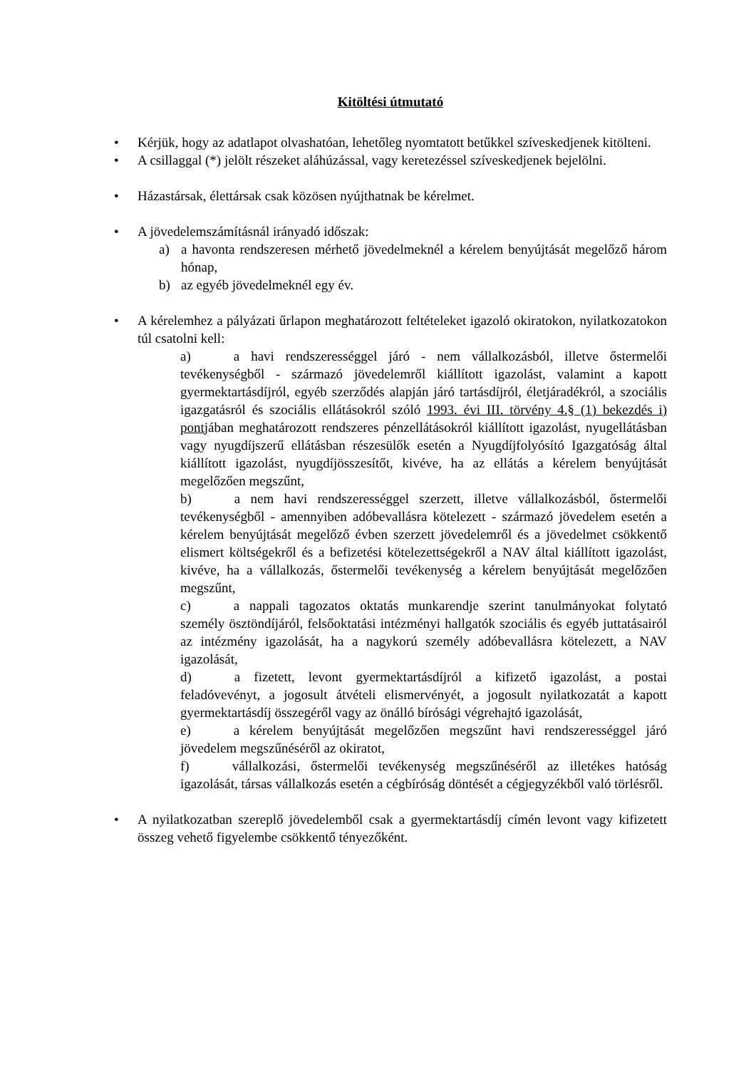Kitöltési útmutató
• Kérjük, hogy az adatlapot olvashatóan, lehetőleg nyomtatott betűkkel szíveskedjenek kitölteni.
• A csillaggal (*) jelölt részeket aláhúzással, vagy keretezéssel szíveskedjenek bejelölni.
• Házastársak, élettársak csak közösen nyújthatnak be kérelmet.
• A jövedelemszámításnál irányadó időszak:
a) a havonta rendszeresen mérhető jövedelmeknél a kérelem benyújtását megelőző három hónap,
b) az egyéb jövedelmeknél egy év.
• A kérelemhez a pályázati űrlapon meghatározott feltételeket igazoló okiratokon, nyilatkozatokon túl csatolni kell:
a) a havi rendszerességgel járó - nem vállalkozásból, illetve őstermelői tevékenységből - származó jövedelemről kiállított igazolást, valamint a kapott gyermektartásdíjról, egyéb szerződés alapján járó tartásdíjról, életjáradékról, a szociális igazgatásról és szociális ellátásokról szóló 1993. évi III. törvény 4.§ (1) bekezdés i) pontjában meghatározott rendszeres pénzellátásokról kiállított igazolást, nyugellátásban vagy nyugdíjszerű ellátásban részesülők esetén a Nyugdíjfolyósító Igazgatóság által kiállított igazolást, nyugdíjösszesítőt, kivéve, ha az ellátás a kérelem benyújtását megelőzően megszűnt,
b) a nem havi rendszerességgel szerzett, illetve vállalkozásból, őstermelői tevékenységből - amennyiben adóbevallásra kötelezett - származó jövedelem esetén a kérelem benyújtását megelőző évben szerzett jövedelemről és a jövedelmet csökkentő elismert költségekről és a befizetési kötelezettségekről a NAV által kiállított igazolást, kivéve, ha a vállalkozás, őstermelői tevékenység a kérelem benyújtását megelőzően megszűnt,
c) a nappali tagozatos oktatás munkarendje szerint tanulmányokat folytató személy ösztöndíjáról, felsőoktatási intézményi hallgatók szociális és egyéb juttatásairól az intézmény igazolását, ha a nagykorú személy adóbevallásra kötelezett, a NAV igazolását,
d) a fizetett, levont gyermektartásdíjról a kifizető igazolást, a postai feladóvevényt, a jogosult átvételi elismervényét, a jogosult nyilatkozatát a kapott gyermektartásdíj összegéről vagy az önálló bírósági végrehajtó igazolását,
e) a kérelem benyújtását megelőzően megszűnt havi rendszerességgel járó jövedelem megszűnéséről az okiratot,
f) vállalkozási, őstermelői tevékenység megszűnéséről az illetékes hatóság igazolását, társas vállalkozás esetén a cégbíróság döntését a cégjegyzékből való törlésről.
• A nyilatkozatban szereplő jövedelemből csak a gyermektartásdíj címén levont vagy kifizetett összeg vehető figyelembe csökkentő tényezőként.